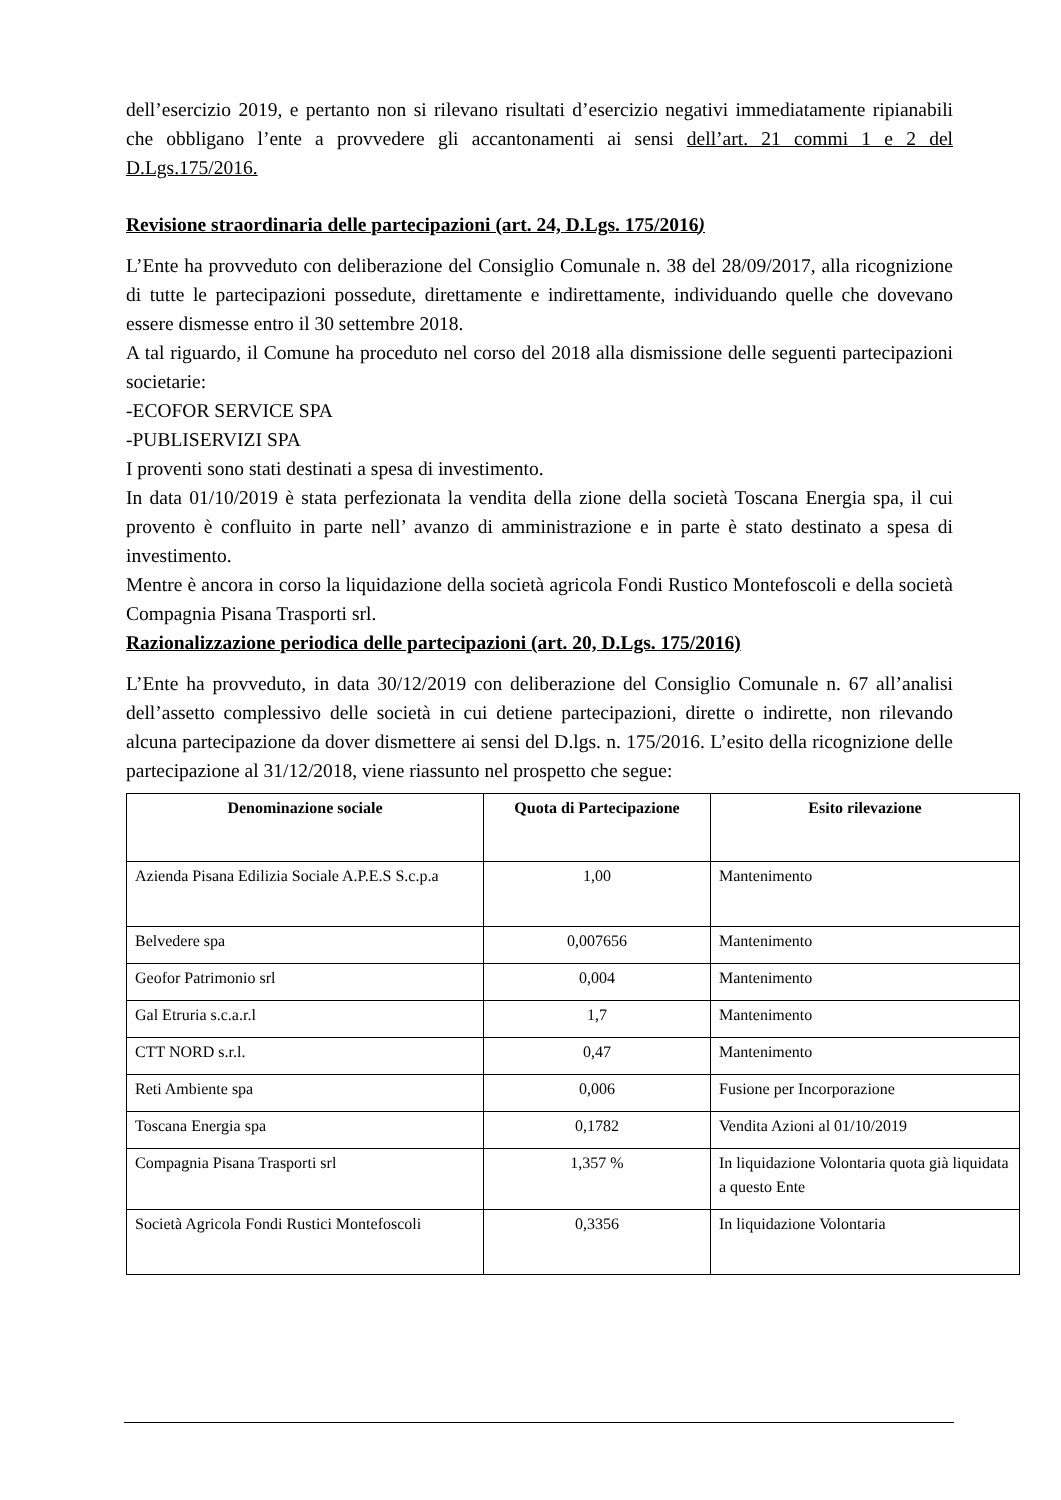dell’esercizio 2019, e pertanto non si rilevano risultati d’esercizio negativi immediatamente ripianabili che obbligano l’ente a provvedere gli accantonamenti ai sensi dell’art. 21 commi 1 e 2 del D.Lgs.175/2016.
Revisione straordinaria delle partecipazioni (art. 24, D.Lgs. 175/2016)
L’Ente ha provveduto con deliberazione del Consiglio Comunale n. 38 del 28/09/2017, alla ricognizione di tutte le partecipazioni possedute, direttamente e indirettamente, individuando quelle che dovevano essere dismesse entro il 30 settembre 2018.
A tal riguardo, il Comune ha proceduto nel corso del 2018 alla dismissione delle seguenti partecipazioni societarie:
-ECOFOR SERVICE SPA
-PUBLISERVIZI SPA
I proventi sono stati destinati a spesa di investimento.
In data 01/10/2019 è stata perfezionata la vendita della zione della società Toscana Energia spa, il cui provento è confluito in parte nell’ avanzo di amministrazione e in parte è stato destinato a spesa di investimento.
Mentre è ancora in corso la liquidazione della società agricola Fondi Rustico Montefoscoli e della società Compagnia Pisana Trasporti srl.
Razionalizzazione periodica delle partecipazioni (art. 20, D.Lgs. 175/2016)
L’Ente ha provveduto, in data 30/12/2019 con deliberazione del Consiglio Comunale n. 67 all’analisi dell’assetto complessivo delle società in cui detiene partecipazioni, dirette o indirette, non rilevando alcuna partecipazione da dover dismettere ai sensi del D.lgs. n. 175/2016. L’esito della ricognizione delle partecipazione al 31/12/2018, viene riassunto nel prospetto che segue:
| Denominazione sociale | Quota di Partecipazione | Esito rilevazione |
| --- | --- | --- |
| Azienda Pisana Edilizia Sociale A.P.E.S S.c.p.a | 1,00 | Mantenimento |
| Belvedere spa | 0,007656 | Mantenimento |
| Geofor Patrimonio srl | 0,004 | Mantenimento |
| Gal Etruria s.c.a.r.l | 1,7 | Mantenimento |
| CTT NORD s.r.l. | 0,47 | Mantenimento |
| Reti Ambiente spa | 0,006 | Fusione per Incorporazione |
| Toscana Energia spa | 0,1782 | Vendita Azioni al 01/10/2019 |
| Compagnia Pisana Trasporti srl | 1,357 % | In liquidazione Volontaria quota già liquidata a questo Ente |
| Società Agricola Fondi Rustici Montefoscoli | 0,3356 | In liquidazione Volontaria |